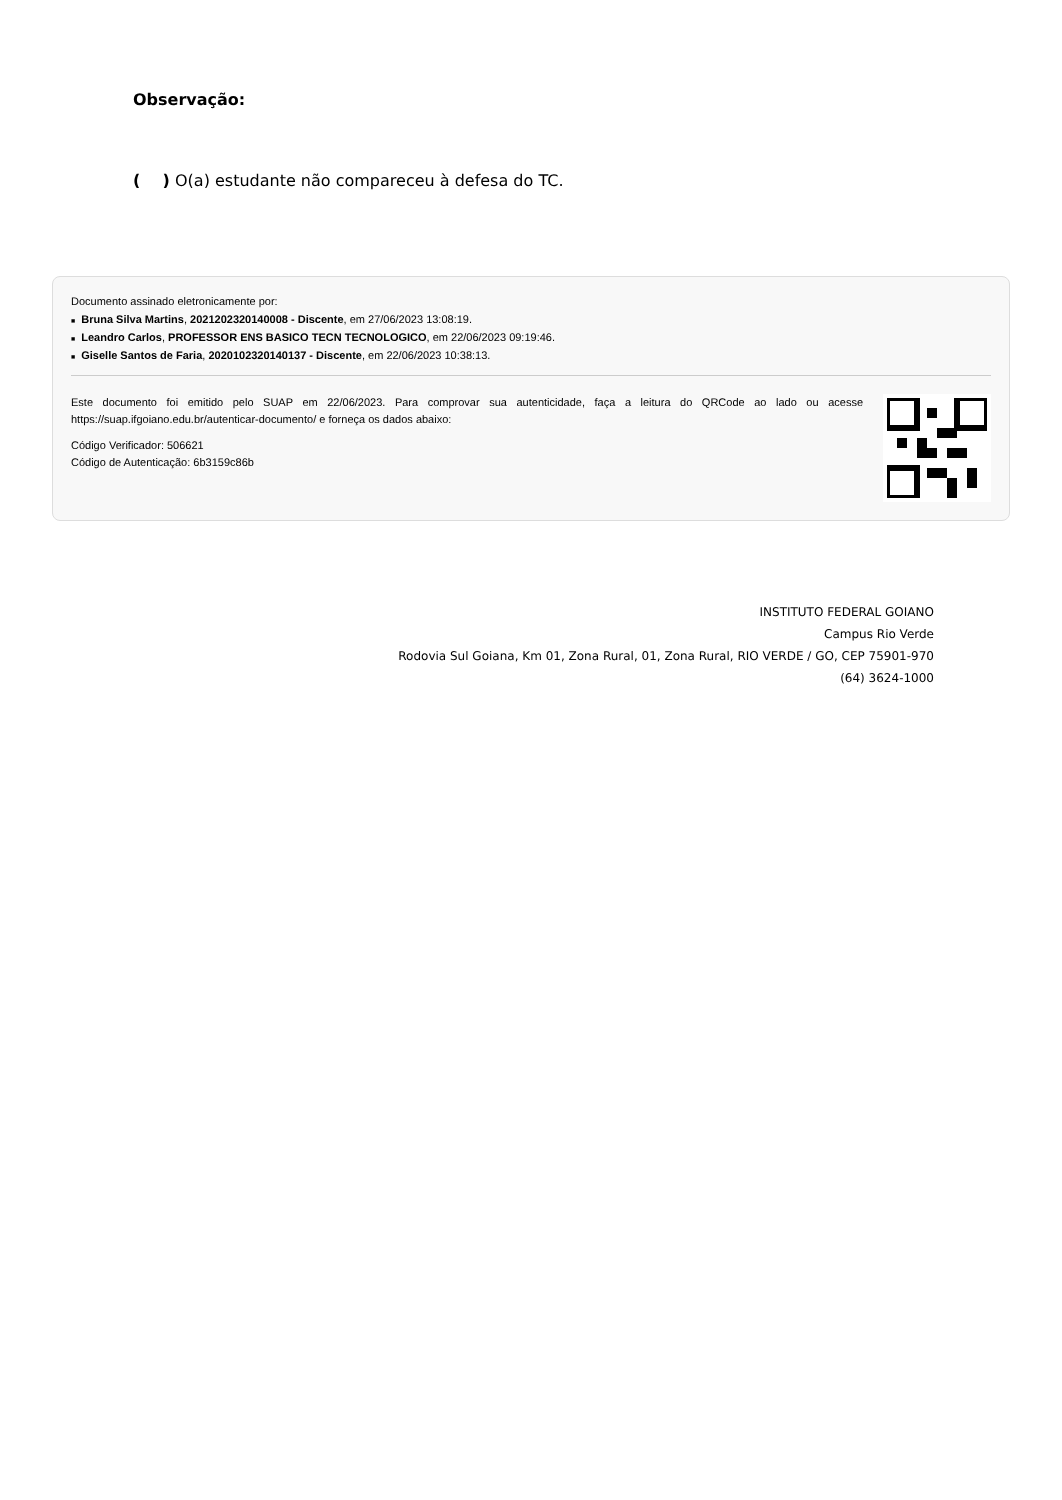Observação:
( ) O(a) estudante não compareceu à defesa do TC.
Documento assinado eletronicamente por:
■ Bruna Silva Martins, 2021202320140008 - Discente, em 27/06/2023 13:08:19.
■ Leandro Carlos, PROFESSOR ENS BASICO TECN TECNOLOGICO, em 22/06/2023 09:19:46.
■ Giselle Santos de Faria, 2020102320140137 - Discente, em 22/06/2023 10:38:13.
Este documento foi emitido pelo SUAP em 22/06/2023. Para comprovar sua autenticidade, faça a leitura do QRCode ao lado ou acesse https://suap.ifgoiano.edu.br/autenticar-documento/ e forneça os dados abaixo:
Código Verificador: 506621
Código de Autenticação: 6b3159c86b
INSTITUTO FEDERAL GOIANO
Campus Rio Verde
Rodovia Sul Goiana, Km 01, Zona Rural, 01, Zona Rural, RIO VERDE / GO, CEP 75901-970
(64) 3624-1000